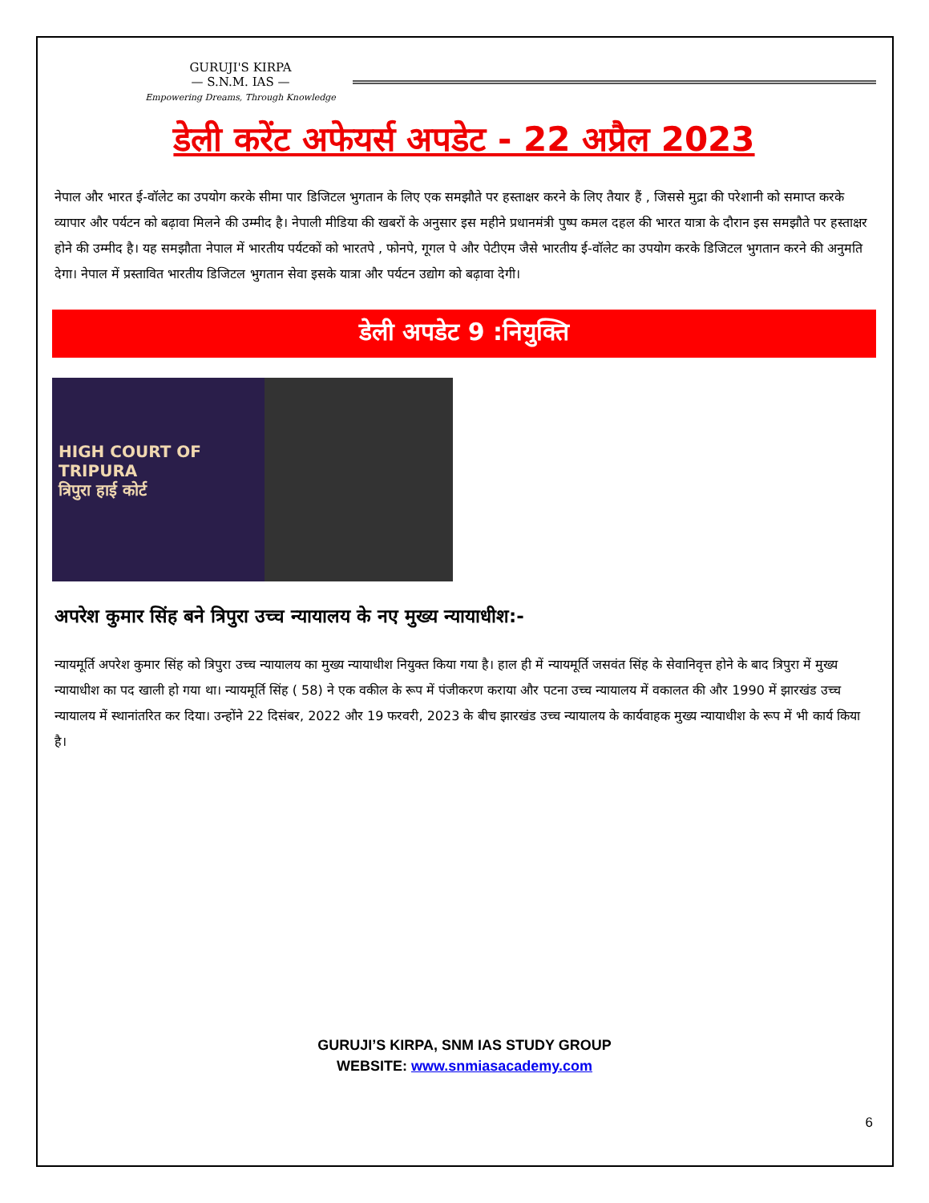GURUJI'S KIRPA
— S.N.M. IAS —
Empowering Dreams, Through Knowledge
डेली करेंट अफेयर्स अपडेट - 22 अप्रैल 2023
नेपाल और भारत ई-वॉलेट का उपयोग करके सीमा पार डिजिटल भुगतान के लिए एक समझौते पर हस्ताक्षर करने के लिए तैयार हैं , जिससे मुद्रा की परेशानी को समाप्त करके व्यापार और पर्यटन को बढ़ावा मिलने की उम्मीद है। नेपाली मीडिया की खबरों के अनुसार इस महीने प्रधानमंत्री पुष्प कमल दहल की भारत यात्रा के दौरान इस समझौते पर हस्ताक्षर होने की उम्मीद है। यह समझौता नेपाल में भारतीय पर्यटकों को भारतपे , फोनपे, गूगल पे और पेटीएम जैसे भारतीय ई-वॉलेट का उपयोग करके डिजिटल भुगतान करने की अनुमति देगा। नेपाल में प्रस्तावित भारतीय डिजिटल भुगतान सेवा इसके यात्रा और पर्यटन उद्योग को बढ़ावा देगी।
डेली अपडेट 9 :नियुक्ति
HIGH COURT OF TRIPURA
त्रिपुरा हाई कोर्ट
अपरेश कुमार सिंह बने त्रिपुरा उच्च न्यायालय के नए मुख्य न्यायाधीश:-
न्यायमूर्ति अपरेश कुमार सिंह को त्रिपुरा उच्च न्यायालय का मुख्य न्यायाधीश नियुक्त किया गया है। हाल ही में न्यायमूर्ति जसवंत सिंह के सेवानिवृत्त होने के बाद त्रिपुरा में मुख्य न्यायाधीश का पद खाली हो गया था। न्यायमूर्ति सिंह ( 58) ने एक वकील के रूप में पंजीकरण कराया और पटना उच्च न्यायालय में वकालत की और 1990 में झारखंड उच्च न्यायालय में स्थानांतरित कर दिया। उन्होंने 22 दिसंबर, 2022 और 19 फरवरी, 2023 के बीच झारखंड उच्च न्यायालय के कार्यवाहक मुख्य न्यायाधीश के रूप में भी कार्य किया है।
GURUJI’S KIRPA, SNM IAS STUDY GROUP
WEBSITE: www.snmiasacademy.com
6